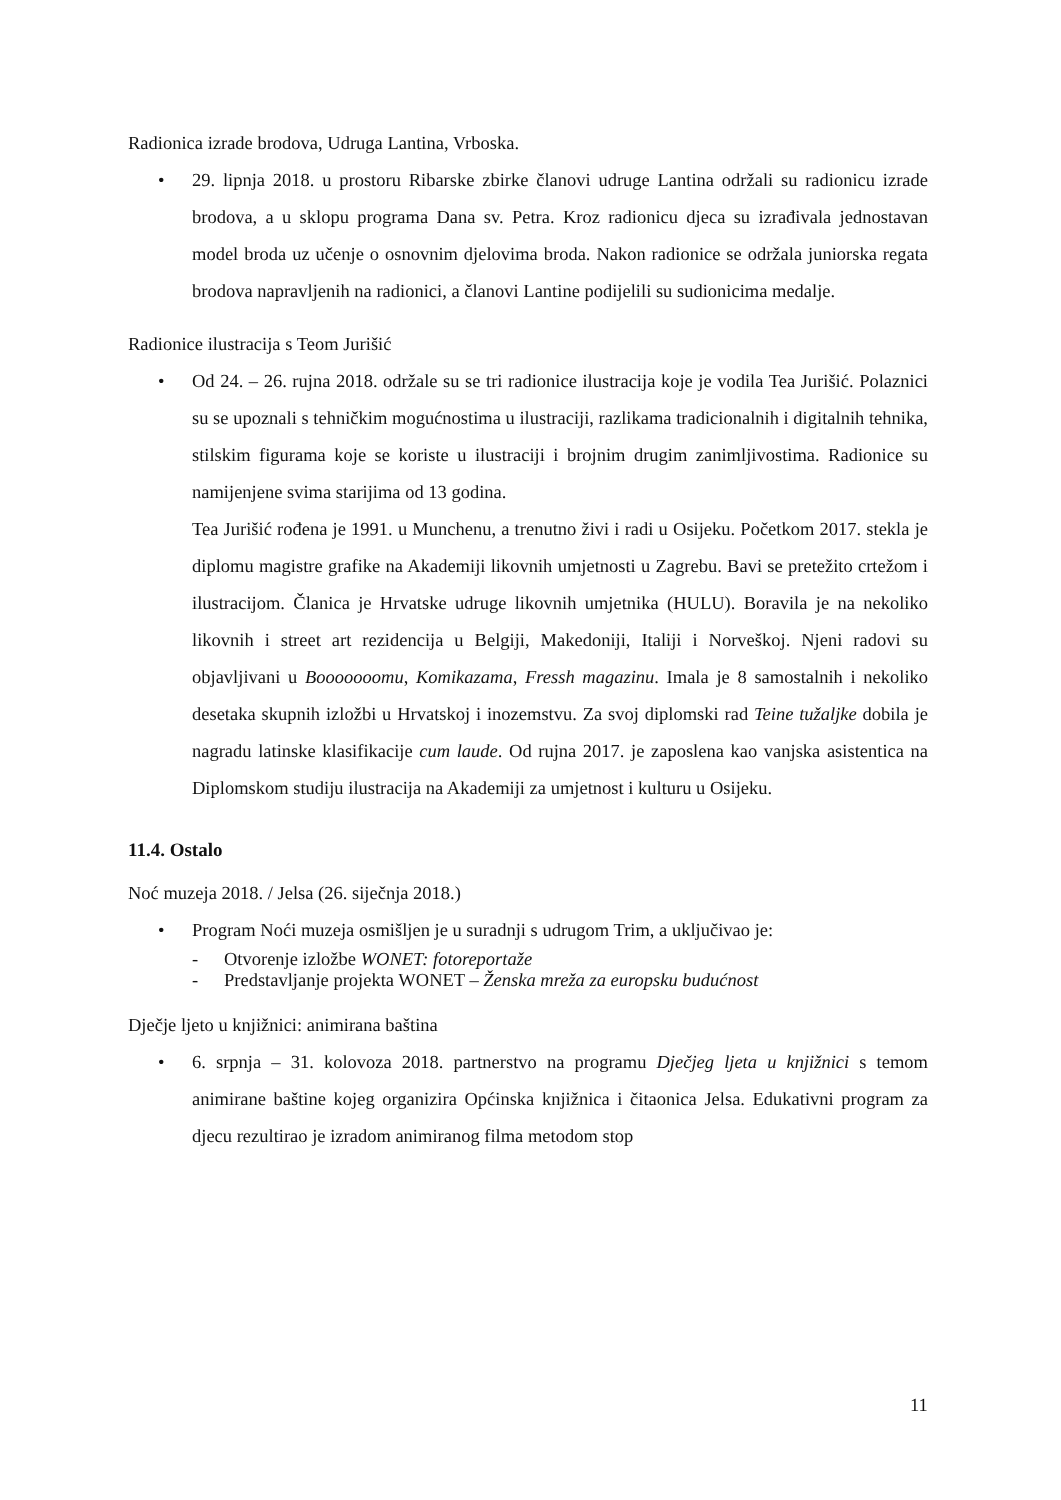Radionica izrade brodova, Udruga Lantina, Vrboska.
• 29. lipnja 2018. u prostoru Ribarske zbirke članovi udruge Lantina održali su radionicu izrade brodova, a u sklopu programa Dana sv. Petra. Kroz radionicu djeca su izrađivala jednostavan model broda uz učenje o osnovnim djelovima broda. Nakon radionice se održala juniorska regata brodova napravljenih na radionici, a članovi Lantine podijelili su sudionicima medalje.
Radionice ilustracija s Teom Jurišić
• Od 24. – 26. rujna 2018. održale su se tri radionice ilustracija koje je vodila Tea Jurišić. Polaznici su se upoznali s tehničkim mogućnostima u ilustraciji, razlikama tradicionalnih i digitalnih tehnika, stilskim figurama koje se koriste u ilustraciji i brojnim drugim zanimljivostima. Radionice su namijenjene svima starijima od 13 godina.
Tea Jurišić rođena je 1991. u Munchenu, a trenutno živi i radi u Osijeku. Početkom 2017. stekla je diplomu magistre grafike na Akademiji likovnih umjetnosti u Zagrebu. Bavi se pretežito crtežom i ilustracijom. Članica je Hrvatske udruge likovnih umjetnika (HULU). Boravila je na nekoliko likovnih i street art rezidencija u Belgiji, Makedoniji, Italiji i Norveškoj. Njeni radovi su objavljivani u Booooooomu, Komikazama, Fressh magazinu. Imala je 8 samostalnih i nekoliko desetaka skupnih izložbi u Hrvatskoj i inozemstvu. Za svoj diplomski rad Teine tužaljke dobila je nagradu latinske klasifikacije cum laude. Od rujna 2017. je zaposlena kao vanjska asistentica na Diplomskom studiju ilustracija na Akademiji za umjetnost i kulturu u Osijeku.
11.4. Ostalo
Noć muzeja 2018. / Jelsa (26. siječnja 2018.)
• Program Noći muzeja osmišljen je u suradnji s udrugom Trim, a uključivao je:
- Otvorenje izložbe WONET: fotoreportaže
- Predstavljanje projekta WONET – Ženska mreža za europsku budućnost
Dječje ljeto u knjižnici: animirana baština
• 6. srpnja – 31. kolovoza 2018. partnerstvo na programu Dječjeg ljeta u knjižnici s temom animirane baštine kojeg organizira Općinska knjižnica i čitaonica Jelsa. Edukativni program za djecu rezultirao je izradom animiranog filma metodom stop
11